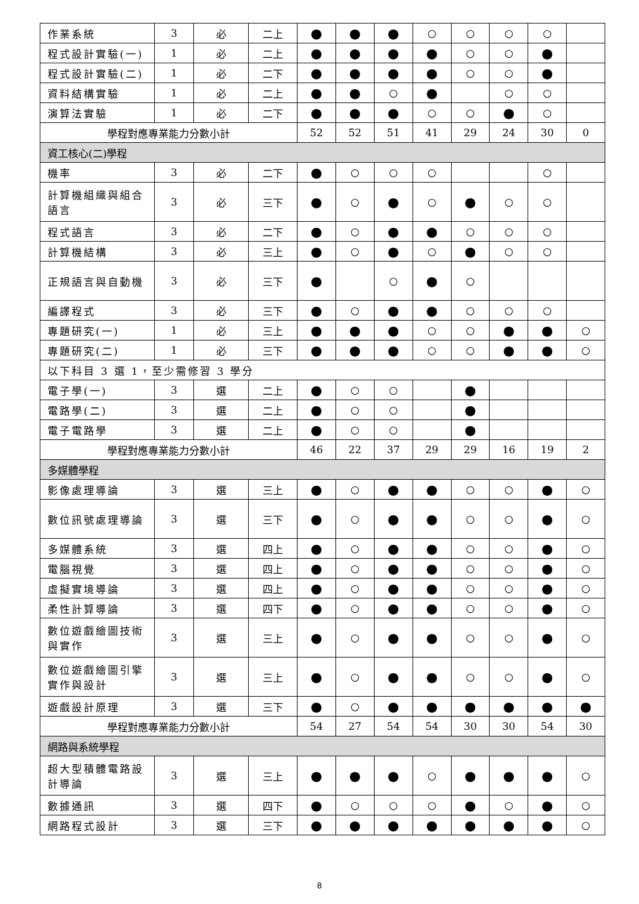| 作業系統 | 3 | 必 | 二上 | ● | ● | ● | ○ | ○ | ○ | ○ | |
| 程式設計實驗(一) | 1 | 必 | 二上 | ● | ● | ● | ● | ○ | ○ | ● | |
| 程式設計實驗(二) | 1 | 必 | 二下 | ● | ● | ● | ● | ○ | ○ | ● | |
| 資料結構實驗 | 1 | 必 | 二上 | ● | ● | ○ | ● | | ○ | ○ | |
| 演算法實驗 | 1 | 必 | 二下 | ● | ● | ● | ○ | ○ | ● | ○ | |
| 學程對應專業能力分數小計 | | | | 52 | 52 | 51 | 41 | 29 | 24 | 30 | 0 |
| 資工核心(二)學程 | | | | | | | | | | | |
| 機率 | 3 | 必 | 二下 | ● | ○ | ○ | ○ | | | ○ | |
| 計算機組織與組合語言 | 3 | 必 | 三下 | ● | ○ | ● | ○ | ● | ○ | ○ | |
| 程式語言 | 3 | 必 | 二下 | ● | ○ | ● | ● | ○ | ○ | ○ | |
| 計算機結構 | 3 | 必 | 三上 | ● | ○ | ● | ○ | ● | ○ | ○ | |
| 正規語言與自動機 | 3 | 必 | 三下 | ● | | ○ | ● | ○ | | | |
| 編譯程式 | 3 | 必 | 三下 | ● | ○ | ● | ● | ○ | ○ | ○ | |
| 專題研究(一) | 1 | 必 | 三上 | ● | ● | ● | ○ | ○ | ● | ● | ○ |
| 專題研究(二) | 1 | 必 | 三下 | ● | ● | ● | ○ | ○ | ● | ● | ○ |
| 以下科目 3 選 1，至少需修習 3 學分 | | | | | | | | | | | |
| 電子學(一) | 3 | 選 | 二上 | ● | ○ | ○ | | ● | | | |
| 電路學(二) | 3 | 選 | 二上 | ● | ○ | ○ | | ● | | | |
| 電子電路學 | 3 | 選 | 二上 | ● | ○ | ○ | | ● | | | |
| 學程對應專業能力分數小計 | | | | 46 | 22 | 37 | 29 | 29 | 16 | 19 | 2 |
| 多媒體學程 | | | | | | | | | | | |
| 影像處理導論 | 3 | 選 | 三上 | ● | ○ | ● | ● | ○ | ○ | ● | ○ |
| 數位訊號處理導論 | 3 | 選 | 三下 | ● | ○ | ● | ● | ○ | ○ | ● | ○ |
| 多媒體系統 | 3 | 選 | 四上 | ● | ○ | ● | ● | ○ | ○ | ● | ○ |
| 電腦視覺 | 3 | 選 | 四上 | ● | ○ | ● | ● | ○ | ○ | ● | ○ |
| 虛擬實境導論 | 3 | 選 | 四上 | ● | ○ | ● | ● | ○ | ○ | ● | ○ |
| 柔性計算導論 | 3 | 選 | 四下 | ● | ○ | ● | ● | ○ | ○ | ● | ○ |
| 數位遊戲繪圖技術與實作 | 3 | 選 | 三上 | ● | ○ | ● | ● | ○ | ○ | ● | ○ |
| 數位遊戲繪圖引擎實作與設計 | 3 | 選 | 三上 | ● | ○ | ● | ● | ○ | ○ | ● | ○ |
| 遊戲設計原理 | 3 | 選 | 三下 | ● | ○ | ● | ● | ● | ● | ● | ● |
| 學程對應專業能力分數小計 | | | | 54 | 27 | 54 | 54 | 30 | 30 | 54 | 30 |
| 網路與系統學程 | | | | | | | | | | | |
| 超大型積體電路設計導論 | 3 | 選 | 三上 | ● | ● | ● | ○ | ● | ● | ● | ○ |
| 數據通訊 | 3 | 選 | 四下 | ● | ○ | ○ | ○ | ● | ○ | ● | ○ |
| 網路程式設計 | 3 | 選 | 三下 | ● | ● | ● | ● | ● | ● | ● | ○ |
8